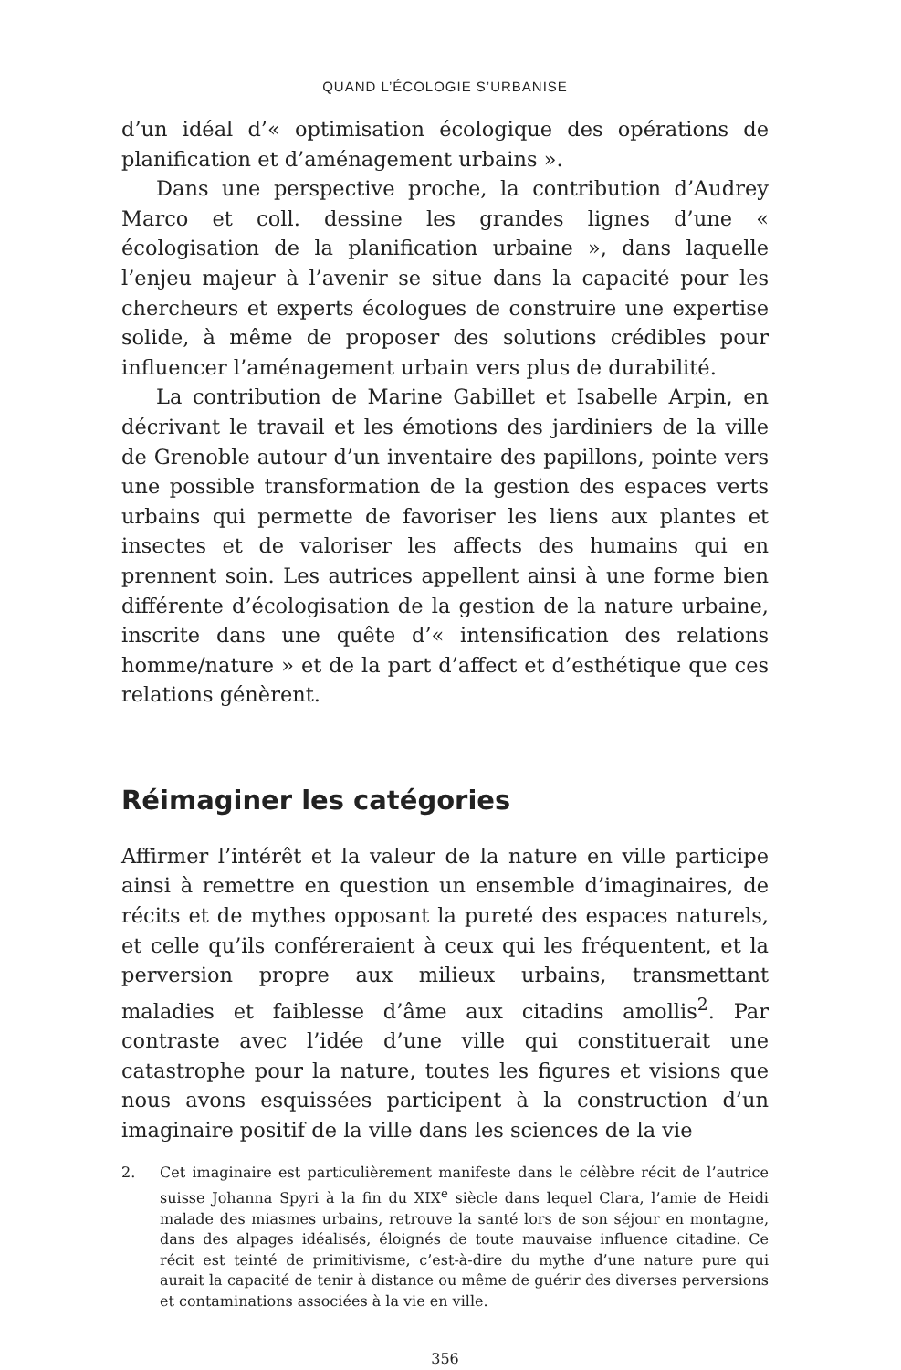QUAND L’ÉCOLOGIE S’URBANISE
d’un idéal d’« optimisation écologique des opérations de planification et d’aménagement urbains ».
Dans une perspective proche, la contribution d’Audrey Marco et coll. dessine les grandes lignes d’une « écologisation de la planification urbaine », dans laquelle l’enjeu majeur à l’avenir se situe dans la capacité pour les chercheurs et experts écologues de construire une expertise solide, à même de proposer des solutions crédibles pour influencer l’aménagement urbain vers plus de durabilité.
La contribution de Marine Gabillet et Isabelle Arpin, en décrivant le travail et les émotions des jardiniers de la ville de Grenoble autour d’un inventaire des papillons, pointe vers une possible transformation de la gestion des espaces verts urbains qui permette de favoriser les liens aux plantes et insectes et de valoriser les affects des humains qui en prennent soin. Les autrices appellent ainsi à une forme bien différente d’écologisation de la gestion de la nature urbaine, inscrite dans une quête d’« intensification des relations homme/nature » et de la part d’affect et d’esthétique que ces relations génèrent.
Réimaginer les catégories
Affirmer l’intérêt et la valeur de la nature en ville participe ainsi à remettre en question un ensemble d’imaginaires, de récits et de mythes opposant la pureté des espaces naturels, et celle qu’ils conféreraient à ceux qui les fréquentent, et la perversion propre aux milieux urbains, transmettant maladies et faiblesse d’âme aux citadins amollis<sup>2</sup>. Par contraste avec l’idée d’une ville qui constituerait une catastrophe pour la nature, toutes les figures et visions que nous avons esquissées participent à la construction d’un imaginaire positif de la ville dans les sciences de la vie
2. Cet imaginaire est particulièrement manifeste dans le célèbre récit de l’autrice suisse Johanna Spyri à la fin du XIX<sup>e</sup> siècle dans lequel Clara, l’amie de Heidi malade des miasmes urbains, retrouve la santé lors de son séjour en montagne, dans des alpages idéalisés, éloignés de toute mauvaise influence citadine. Ce récit est teinté de primitivisme, c’est-à-dire du mythe d’une nature pure qui aurait la capacité de tenir à distance ou même de guérir des diverses perversions et contaminations associées à la vie en ville.
356